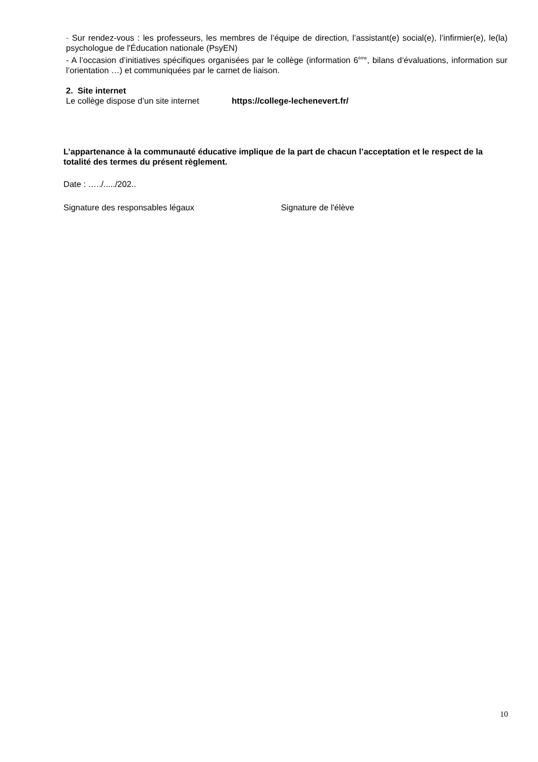- Sur rendez-vous : les professeurs, les membres de l’équipe de direction, l’assistant(e) social(e), l’infirmier(e), le(la) psychologue de l'Éducation nationale (PsyEN)
- A l’occasion d’initiatives spécifiques organisées par le collège (information 6<sup>ème</sup>, bilans d’évaluations, information sur l’orientation …) et communiquées par le carnet de liaison.
2. Site internet
Le collège dispose d’un site internet https://college-lechenevert.fr/
L’appartenance à la communauté éducative implique de la part de chacun l’acceptation et le respect de la totalité des termes du présent règlement.
Date : …../...../202..
Signature des responsables légaux Signature de l'élève
10